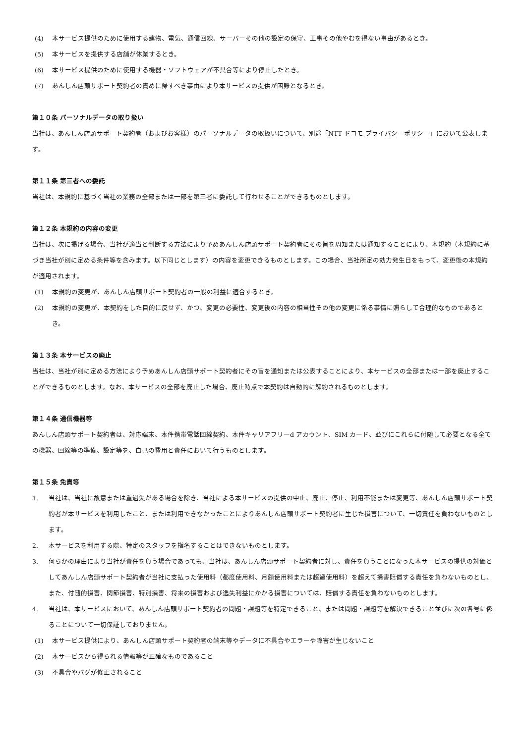(4) 本サービス提供のために使用する建物、電気、通信回線、サーバーその他の設定の保守、工事その他やむを得ない事由があるとき。
(5) 本サービスを提供する店舗が休業するとき。
(6) 本サービス提供のために使用する機器・ソフトウェアが不具合等により停止したとき。
(7) あんしん店頭サポート契約者の責めに帰すべき事由により本サービスの提供が困難となるとき。
第１０条 パーソナルデータの取り扱い
当社は、あんしん店頭サポート契約者（およびお客様）のパーソナルデータの取扱いについて、別途「NTT ドコモ プライバシーポリシー」において公表します。
第１１条 第三者への委託
当社は、本規約に基づく当社の業務の全部または一部を第三者に委託して行わせることができるものとします。
第１２条 本規約の内容の変更
当社は、次に掲げる場合、当社が適当と判断する方法により予めあんしん店頭サポート契約者にその旨を周知または通知することにより、本規約（本規約に基づき当社が別に定める条件等を含みます。以下同じとします）の内容を変更できるものとします。この場合、当社所定の効力発生日をもって、変更後の本規約が適用されます。
(1) 本規約の変更が、あんしん店頭サポート契約者の一般の利益に適合するとき。
(2) 本規約の変更が、本契約をした目的に反せず、かつ、変更の必要性、変更後の内容の相当性その他の変更に係る事情に照らして合理的なものであるとき。
第１３条 本サービスの廃止
当社は、当社が別に定める方法により予めあんしん店頭サポート契約者にその旨を通知または公表することにより、本サービスの全部または一部を廃止することができるものとします。なお、本サービスの全部を廃止した場合、廃止時点で本契約は自動的に解約されるものとします。
第１４条 通信機器等
あんしん店頭サポート契約者は、対応端末、本件携帯電話回線契約、本件キャリアフリーd アカウント、SIM カード、並びにこれらに付随して必要となる全ての機器、回線等の準備、設定等を、自己の費用と責任において行うものとします。
第１５条 免責等
1. 当社は、当社に故意または重過失がある場合を除き、当社による本サービスの提供の中止、廃止、停止、利用不能または変更等、あんしん店頭サポート契約者が本サービスを利用したこと、または利用できなかったことによりあんしん店頭サポート契約者に生じた損害について、一切責任を負わないものとします。
2. 本サービスを利用する際、特定のスタッフを指名することはできないものとします。
3. 何らかの理由により当社が責任を負う場合であっても、当社は、あんしん店頭サポート契約者に対し、責任を負うことになった本サービスの提供の対価としてあんしん店頭サポート契約者が当社に支払った使用料（都度使用料、月額使用料または超過使用料）を超えて損害賠償する責任を負わないものとし、また、付随的損害、関節損害、特別損害、将来の損害および逸失利益にかかる損害については、賠償する責任を負わないものとします。
4. 当社は、本サービスにおいて、あんしん店頭サポート契約者の問題・課題等を特定できること、または問題・課題等を解決できること並びに次の各号に係ることについて一切保証しておりません。
(1) 本サービス提供により、あんしん店頭サポート契約者の端末等やデータに不具合やエラーや障害が生じないこと
(2) 本サービスから得られる情報等が正確なものであること
(3) 不具合やバグが修正されること